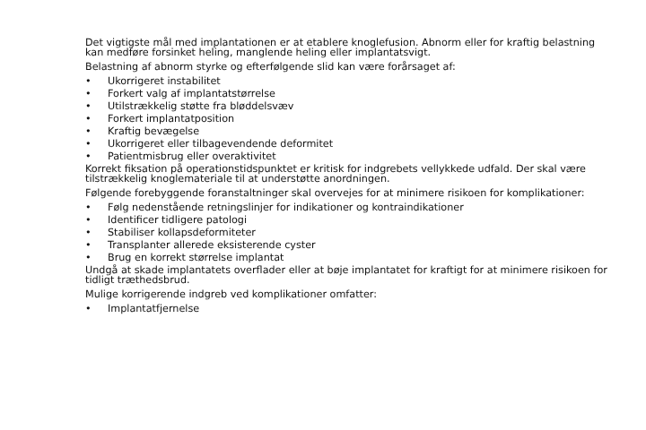Det vigtigste mål med implantationen er at etablere knoglefusion. Abnorm eller for kraftig belastning kan medføre forsinket heling, manglende heling eller implantatsvigt.
Belastning af abnorm styrke og efterfølgende slid kan være forårsaget af:
• Ukorrigeret instabilitet
• Forkert valg af implantatstørrelse
• Utilstrækkelig støtte fra bløddelsvæv
• Forkert implantatposition
• Kraftig bevægelse
• Ukorrigeret eller tilbagevendende deformitet
• Patientmisbrug eller overaktivitet
Korrekt fiksation på operationstidspunktet er kritisk for indgrebets vellykkede udfald. Der skal være tilstrækkelig knoglemateriale til at understøtte anordningen.
Følgende forebyggende foranstaltninger skal overvejes for at minimere risikoen for komplikationer:
• Følg nedenstående retningslinjer for indikationer og kontraindikationer
• Identificer tidligere patologi
• Stabiliser kollapsdeformiteter
• Transplanter allerede eksisterende cyster
• Brug en korrekt størrelse implantat
Undgå at skade implantatets overflader eller at bøje implantatet for kraftigt for at minimere risikoen for tidligt træthedsbrud.
Mulige korrigerende indgreb ved komplikationer omfatter:
• Implantatfjernelse